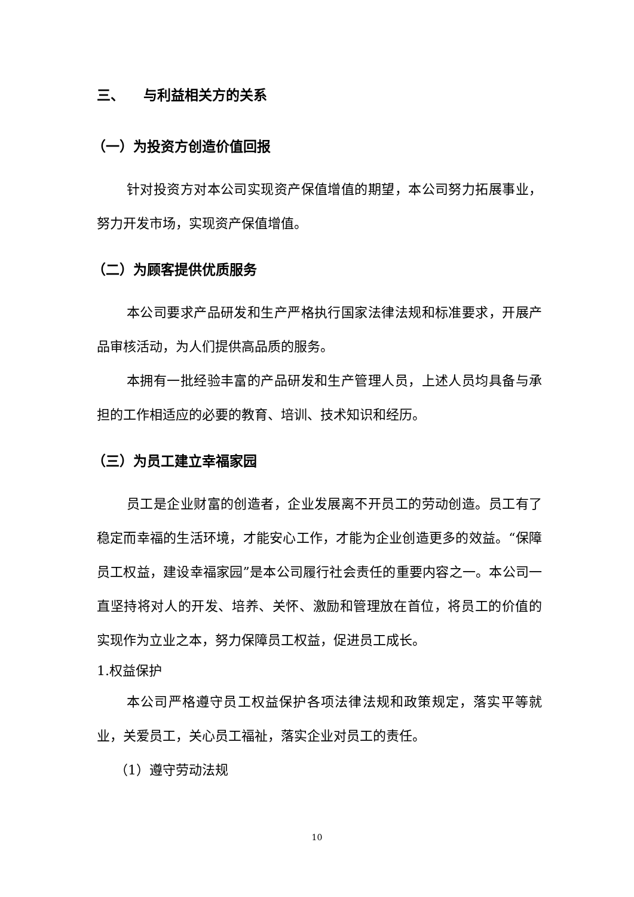三、 与利益相关方的关系
（一）为投资方创造价值回报
针对投资方对本公司实现资产保值增值的期望，本公司努力拓展事业，努力开发市场，实现资产保值增值。
（二）为顾客提供优质服务
本公司要求产品研发和生产严格执行国家法律法规和标准要求，开展产品审核活动，为人们提供高品质的服务。
本拥有一批经验丰富的产品研发和生产管理人员，上述人员均具备与承担的工作相适应的必要的教育、培训、技术知识和经历。
（三）为员工建立幸福家园
员工是企业财富的创造者，企业发展离不开员工的劳动创造。员工有了稳定而幸福的生活环境，才能安心工作，才能为企业创造更多的效益。“保障员工权益，建设幸福家园”是本公司履行社会责任的重要内容之一。本公司一直坚持将对人的开发、培养、关怀、激励和管理放在首位，将员工的价值的实现作为立业之本，努力保障员工权益，促进员工成长。
1.权益保护
本公司严格遵守员工权益保护各项法律法规和政策规定，落实平等就业，关爱员工，关心员工福祉，落实企业对员工的责任。
（1）遵守劳动法规
10